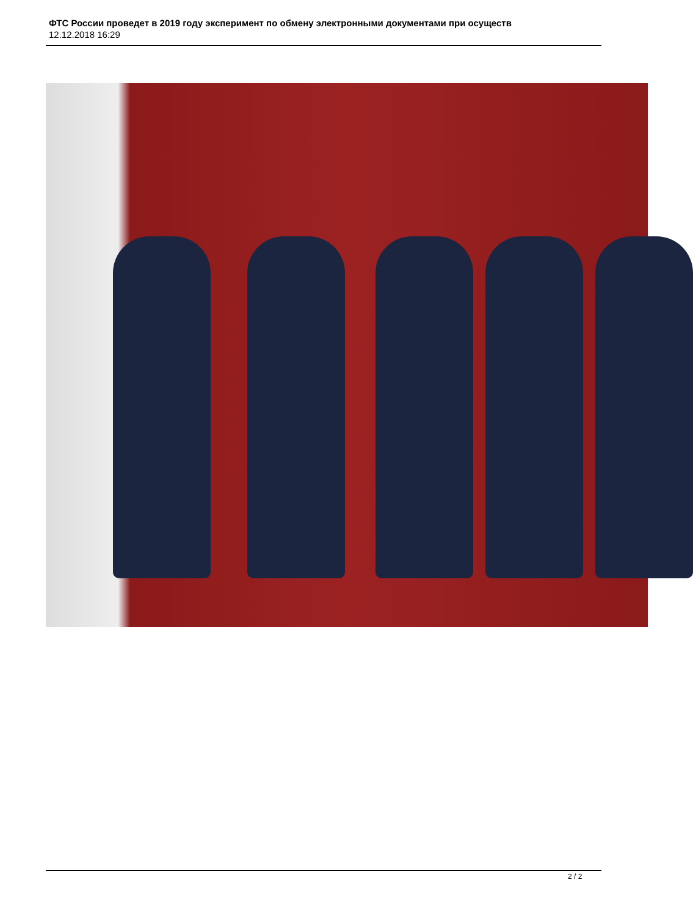ФТС России проведет в 2019 году эксперимент по обмену электронными документами при осуществ
12.12.2018 16:29
2 / 2